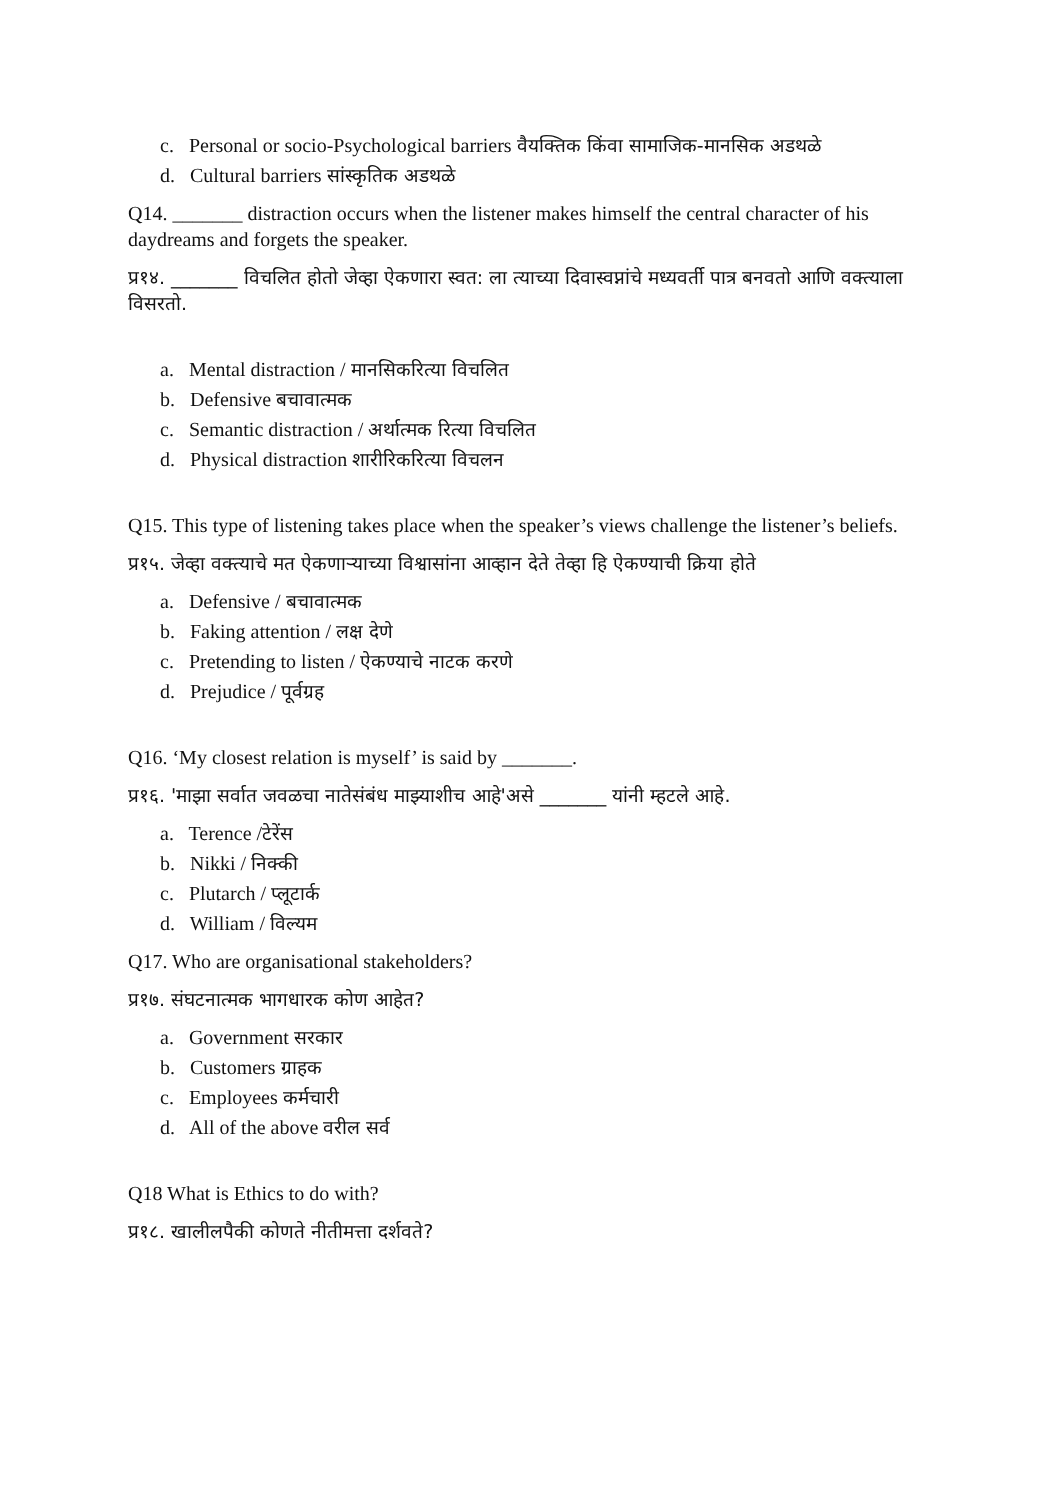c. Personal or socio-Psychological barriers वैयक्तिक किंवा सामाजिक-मानसिक अडथळे
d. Cultural barriers सांस्कृतिक अडथळे
Q14. _______ distraction occurs when the listener makes himself the central character of his daydreams and forgets the speaker.
प्र१४. _______ विचलित होतो जेव्हा ऐकणारा स्वत: ला त्याच्या दिवास्वप्नांचे मध्यवर्ती पात्र बनवतो आणि वक्त्याला विसरतो.
a. Mental distraction / मानसिकरित्या विचलित
b. Defensive बचावात्मक
c. Semantic distraction / अर्थात्मक रित्या विचलित
d. Physical distraction शारीरिकरित्या विचलन
Q15. This type of listening takes place when the speaker’s views challenge the listener’s beliefs.
प्र१५. जेव्हा वक्त्याचे मत ऐकणाऱ्याच्या विश्वासांना आव्हान देते तेव्हा हि ऐकण्याची क्रिया होते
a. Defensive / बचावात्मक
b. Faking attention / लक्ष देणे
c. Pretending to listen / ऐकण्याचे नाटक करणे
d. Prejudice / पूर्वग्रह
Q16. ‘My closest relation is myself’ is said by _______.
प्र१६. 'माझा सर्वात जवळचा नातेसंबंध माझ्याशीच आहे'असे _______ यांनी म्हटले आहे.
a. Terence /टेरेंस
b. Nikki / निक्की
c. Plutarch / प्लूटार्क
d. William / विल्यम
Q17. Who are organisational stakeholders?
प्र१७. संघटनात्मक भागधारक कोण आहेत?
a. Government सरकार
b. Customers ग्राहक
c. Employees कर्मचारी
d. All of the above वरील सर्व
Q18 What is Ethics to do with?
प्र१८. खालीलपैकी कोणते नीतीमत्ता दर्शवते?